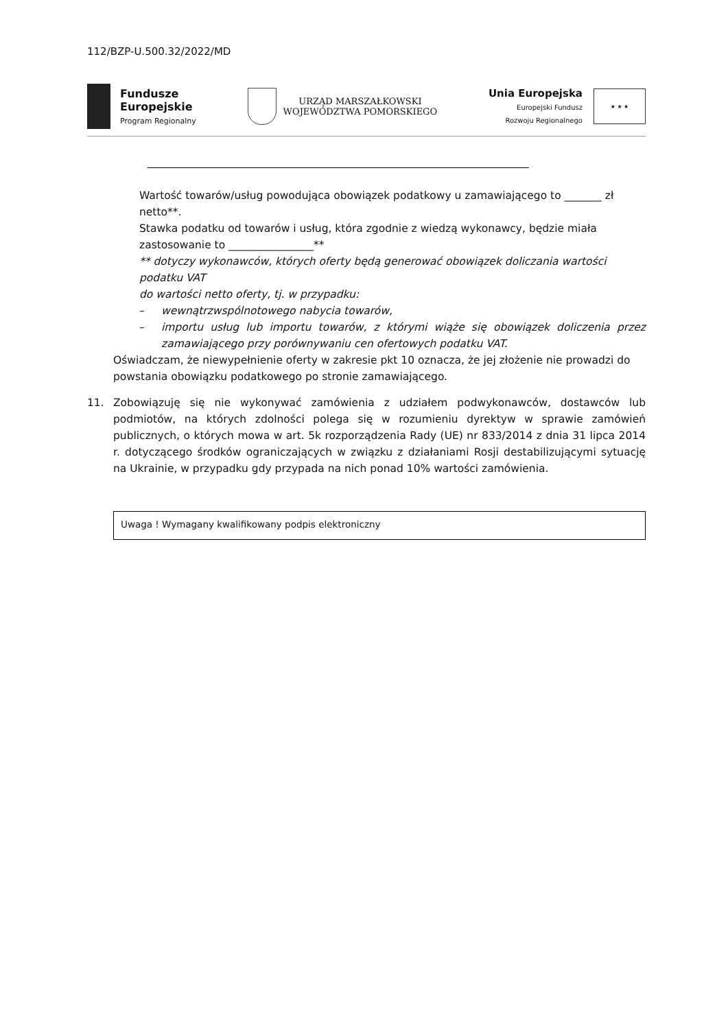112/BZP-U.500.32/2022/MD
Fundusze
Europejskie
Program Regionalny
URZĄD MARSZAŁKOWSKI
WOJEWÓDZTWA POMORSKIEGO
Unia Europejska
Europejski Fundusz
Rozwoju Regionalnego
★ ★ ★
Wartość towarów/usług powodująca obowiązek podatkowy u zamawiającego to _______ zł netto**.
Stawka podatku od towarów i usług, która zgodnie z wiedzą wykonawcy, będzie miała zastosowanie to ________________**
** dotyczy wykonawców, których oferty będą generować obowiązek doliczania wartości podatku VAT
do wartości netto oferty, tj. w przypadku:
– wewnątrzwspólnotowego nabycia towarów,
– importu usług lub importu towarów, z którymi wiąże się obowiązek doliczenia przez zamawiającego przy porównywaniu cen ofertowych podatku VAT.
Oświadczam, że niewypełnienie oferty w zakresie pkt 10 oznacza, że jej złożenie nie prowadzi do powstania obowiązku podatkowego po stronie zamawiającego.
11. Zobowiązuję się nie wykonywać zamówienia z udziałem podwykonawców, dostawców lub podmiotów, na których zdolności polega się w rozumieniu dyrektyw w sprawie zamówień publicznych, o których mowa w art. 5k rozporządzenia Rady (UE) nr 833/2014 z dnia 31 lipca 2014 r. dotyczącego środków ograniczających w związku z działaniami Rosji destabilizującymi sytuację na Ukrainie, w przypadku gdy przypada na nich ponad 10% wartości zamówienia.
Uwaga ! Wymagany kwalifikowany podpis elektroniczny